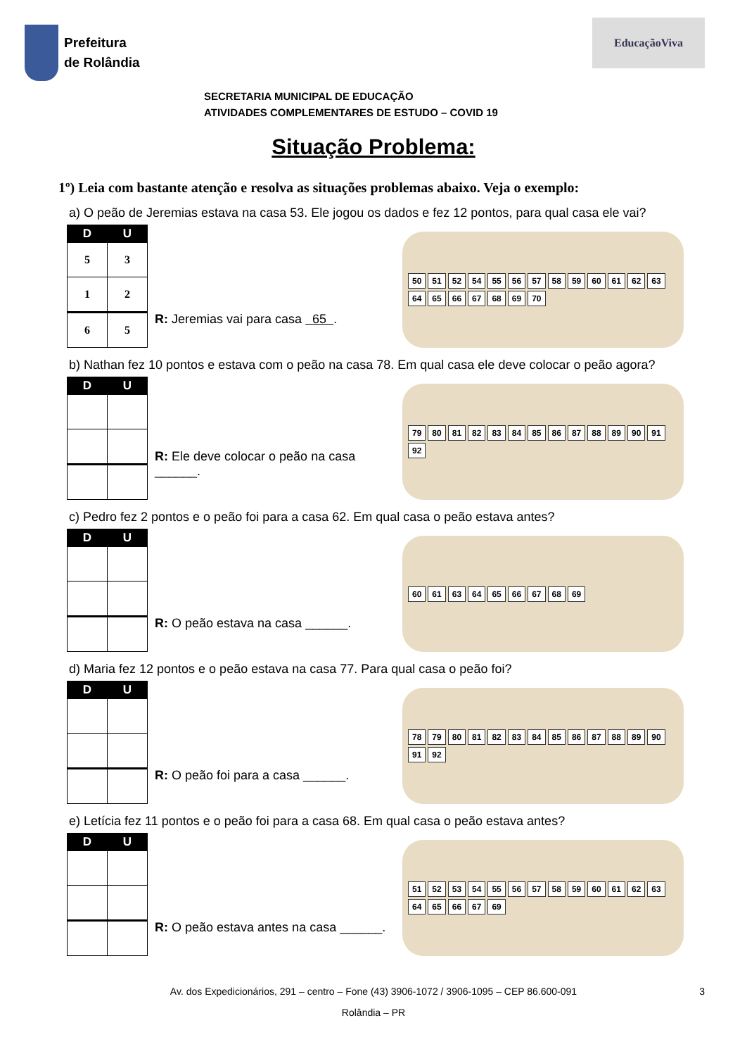Prefeitura
de Rolândia
EducaçãoViva
SECRETARIA MUNICIPAL DE EDUCAÇÃO
ATIVIDADES COMPLEMENTARES DE ESTUDO – COVID 19
Situação Problema:
1º) Leia com bastante atenção e resolva as situações problemas abaixo. Veja o exemplo:
a) O peão de Jeremias estava na casa 53. Ele jogou os dados e fez 12 pontos, para qual casa ele vai?
| D | U |
| --- | --- |
| 5 | 3 |
| 1 | 2 |
| 6 | 5 |
R: Jeremias vai para casa 65 .
50 51 52 54 55 56 57 58 59 60 61 62 63 64 65 66 67 68 69 70
b) Nathan fez 10 pontos e estava com o peão na casa 78. Em qual casa ele deve colocar o peão agora?
| D | U |
| --- | --- |
R: Ele deve colocar o peão na casa ______.
79 80 81 82 83 84 85 86 87 88 89 90 91 92
c) Pedro fez 2 pontos e o peão foi para a casa 62. Em qual casa o peão estava antes?
| D | U |
| --- | --- |
R: O peão estava na casa ______.
60 61 63 64 65 66 67 68 69
d) Maria fez 12 pontos e o peão estava na casa 77. Para qual casa o peão foi?
| D | U |
| --- | --- |
R: O peão foi para a casa ______.
78 79 80 81 82 83 84 85 86 87 88 89 90 91 92
e) Letícia fez 11 pontos e o peão foi para a casa 68. Em qual casa o peão estava antes?
| D | U |
| --- | --- |
R: O peão estava antes na casa ______.
51 52 53 54 55 56 57 58 59 60 61 62 63 64 65 66 67 69
Av. dos Expedicionários, 291 – centro – Fone (43) 3906-1072 / 3906-1095 – CEP 86.600-091 3
Rolândia – PR